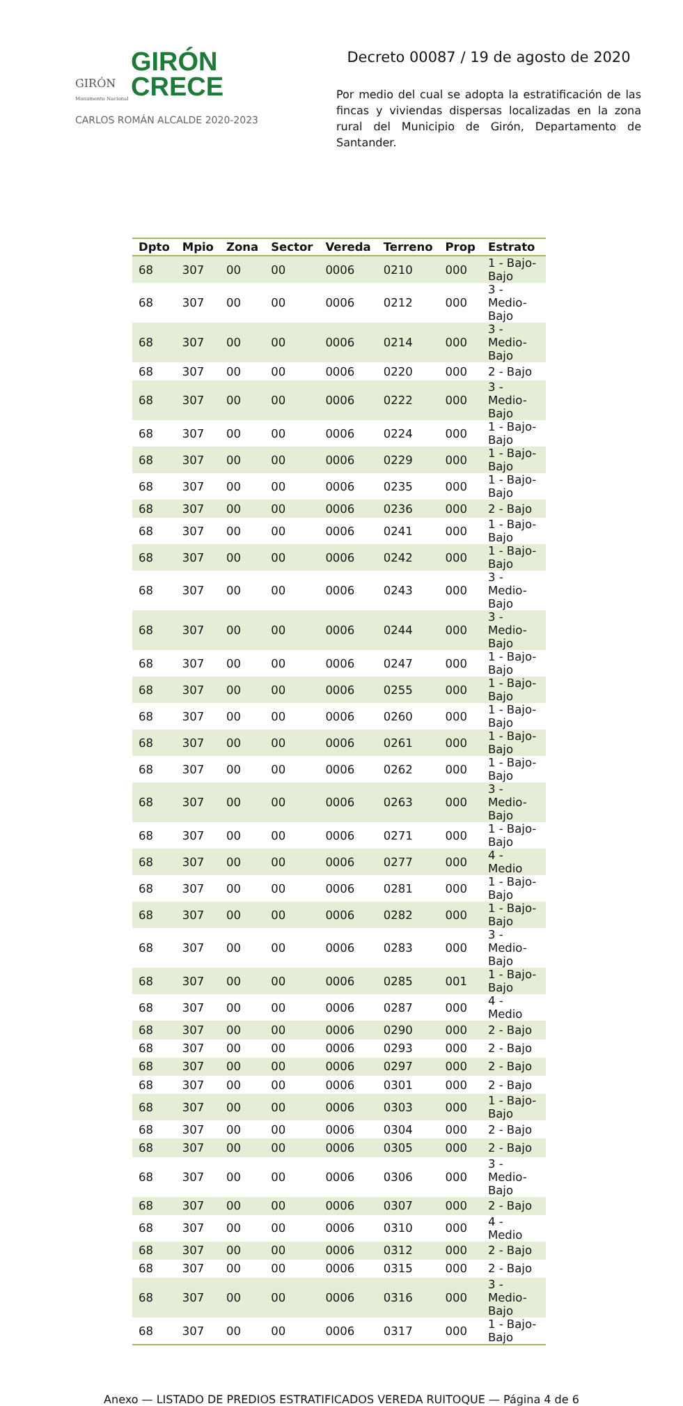GIRÓN
Monumento Nacional
GIRÓN
CRECE
CARLOS ROMÁN ALCALDE 2020-2023
Decreto 00087 / 19 de agosto de 2020
Por medio del cual se adopta la estratificación de las fincas y viviendas dispersas localizadas en la zona rural del Municipio de Girón, Departamento de Santander.
| Dpto | Mpio | Zona | Sector | Vereda | Terreno | Prop | Estrato |
| --- | --- | --- | --- | --- | --- | --- | --- |
| 68 | 307 | 00 | 00 | 0006 | 0210 | 000 | 1 - Bajo-Bajo |
| 68 | 307 | 00 | 00 | 0006 | 0212 | 000 | 3 - Medio-Bajo |
| 68 | 307 | 00 | 00 | 0006 | 0214 | 000 | 3 - Medio-Bajo |
| 68 | 307 | 00 | 00 | 0006 | 0220 | 000 | 2 - Bajo |
| 68 | 307 | 00 | 00 | 0006 | 0222 | 000 | 3 - Medio-Bajo |
| 68 | 307 | 00 | 00 | 0006 | 0224 | 000 | 1 - Bajo-Bajo |
| 68 | 307 | 00 | 00 | 0006 | 0229 | 000 | 1 - Bajo-Bajo |
| 68 | 307 | 00 | 00 | 0006 | 0235 | 000 | 1 - Bajo-Bajo |
| 68 | 307 | 00 | 00 | 0006 | 0236 | 000 | 2 - Bajo |
| 68 | 307 | 00 | 00 | 0006 | 0241 | 000 | 1 - Bajo-Bajo |
| 68 | 307 | 00 | 00 | 0006 | 0242 | 000 | 1 - Bajo-Bajo |
| 68 | 307 | 00 | 00 | 0006 | 0243 | 000 | 3 - Medio-Bajo |
| 68 | 307 | 00 | 00 | 0006 | 0244 | 000 | 3 - Medio-Bajo |
| 68 | 307 | 00 | 00 | 0006 | 0247 | 000 | 1 - Bajo-Bajo |
| 68 | 307 | 00 | 00 | 0006 | 0255 | 000 | 1 - Bajo-Bajo |
| 68 | 307 | 00 | 00 | 0006 | 0260 | 000 | 1 - Bajo-Bajo |
| 68 | 307 | 00 | 00 | 0006 | 0261 | 000 | 1 - Bajo-Bajo |
| 68 | 307 | 00 | 00 | 0006 | 0262 | 000 | 1 - Bajo-Bajo |
| 68 | 307 | 00 | 00 | 0006 | 0263 | 000 | 3 - Medio-Bajo |
| 68 | 307 | 00 | 00 | 0006 | 0271 | 000 | 1 - Bajo-Bajo |
| 68 | 307 | 00 | 00 | 0006 | 0277 | 000 | 4 - Medio |
| 68 | 307 | 00 | 00 | 0006 | 0281 | 000 | 1 - Bajo-Bajo |
| 68 | 307 | 00 | 00 | 0006 | 0282 | 000 | 1 - Bajo-Bajo |
| 68 | 307 | 00 | 00 | 0006 | 0283 | 000 | 3 - Medio-Bajo |
| 68 | 307 | 00 | 00 | 0006 | 0285 | 001 | 1 - Bajo-Bajo |
| 68 | 307 | 00 | 00 | 0006 | 0287 | 000 | 4 - Medio |
| 68 | 307 | 00 | 00 | 0006 | 0290 | 000 | 2 - Bajo |
| 68 | 307 | 00 | 00 | 0006 | 0293 | 000 | 2 - Bajo |
| 68 | 307 | 00 | 00 | 0006 | 0297 | 000 | 2 - Bajo |
| 68 | 307 | 00 | 00 | 0006 | 0301 | 000 | 2 - Bajo |
| 68 | 307 | 00 | 00 | 0006 | 0303 | 000 | 1 - Bajo-Bajo |
| 68 | 307 | 00 | 00 | 0006 | 0304 | 000 | 2 - Bajo |
| 68 | 307 | 00 | 00 | 0006 | 0305 | 000 | 2 - Bajo |
| 68 | 307 | 00 | 00 | 0006 | 0306 | 000 | 3 - Medio-Bajo |
| 68 | 307 | 00 | 00 | 0006 | 0307 | 000 | 2 - Bajo |
| 68 | 307 | 00 | 00 | 0006 | 0310 | 000 | 4 - Medio |
| 68 | 307 | 00 | 00 | 0006 | 0312 | 000 | 2 - Bajo |
| 68 | 307 | 00 | 00 | 0006 | 0315 | 000 | 2 - Bajo |
| 68 | 307 | 00 | 00 | 0006 | 0316 | 000 | 3 - Medio-Bajo |
| 68 | 307 | 00 | 00 | 0006 | 0317 | 000 | 1 - Bajo-Bajo |
Anexo — LISTADO DE PREDIOS ESTRATIFICADOS VEREDA RUITOQUE — Página 4 de 6